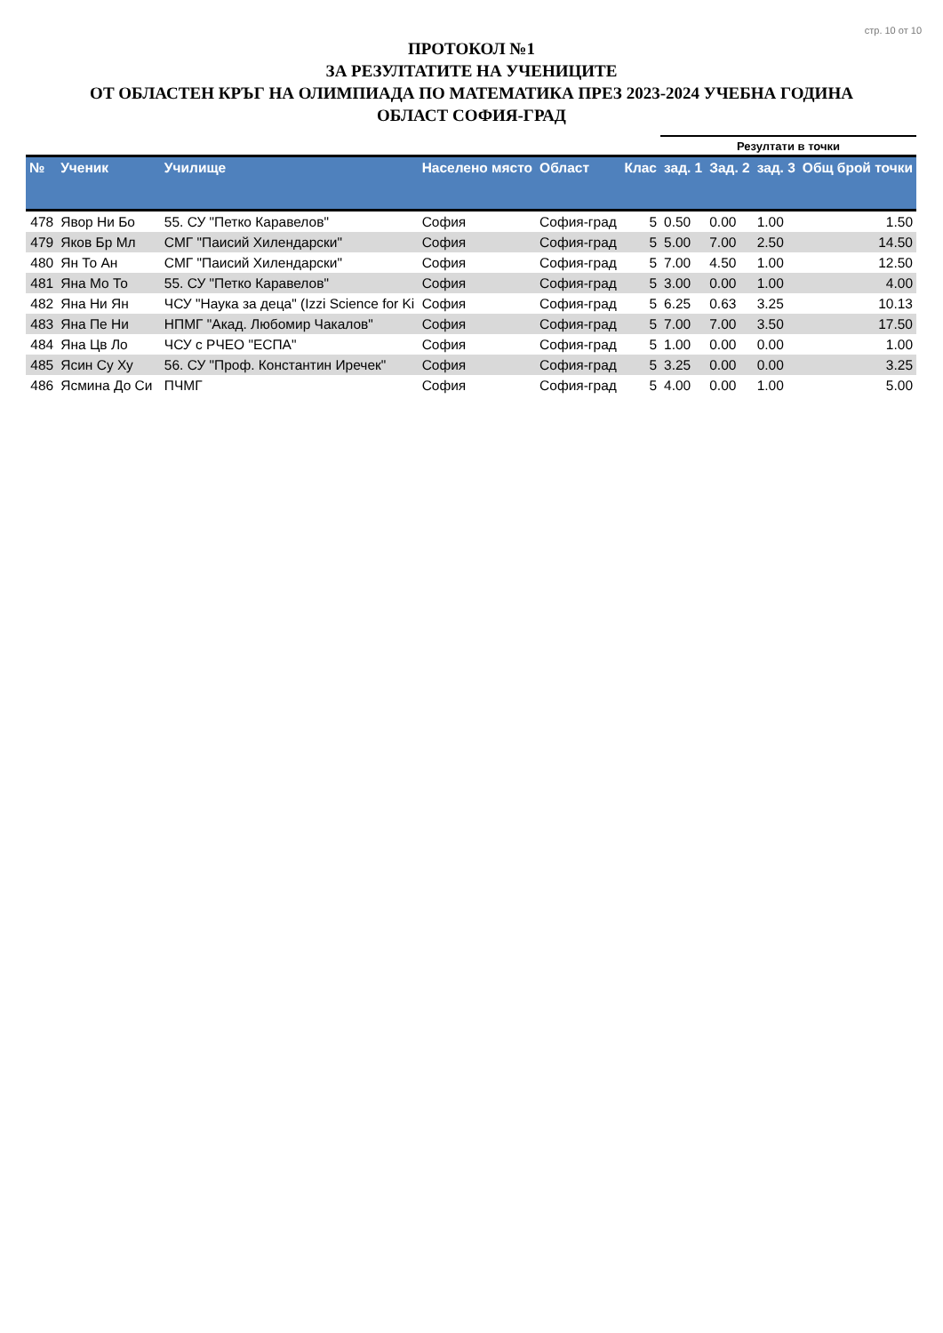стр. 10 от 10
ПРОТОКОЛ №1
ЗА РЕЗУЛТАТИТЕ НА УЧЕНИЦИТЕ
ОТ ОБЛАСТЕН КРЪГ НА ОЛИМПИАДА ПО МАТЕМАТИКА ПРЕЗ 2023-2024 УЧЕБНА ГОДИНА
ОБЛАСТ СОФИЯ-ГРАД
| | | | | | | Резултати в точки | | | |
| --- | --- | --- | --- | --- | --- | --- | --- | --- | --- |
| № | Ученик | Училище | Населено място | Област | Клас | зад. 1 | Зад. 2 | зад. 3 | Общ брой точки |
| 478 | Явор Ни Бо | 55. СУ "Петко Каравелов" | София | София-град | 5 | 0.50 | 0.00 | 1.00 | 1.50 |
| 479 | Яков Бр Мл | СМГ "Паисий Хилендарски" | София | София-град | 5 | 5.00 | 7.00 | 2.50 | 14.50 |
| 480 | Ян То Ан | СМГ "Паисий Хилендарски" | София | София-град | 5 | 7.00 | 4.50 | 1.00 | 12.50 |
| 481 | Яна Мо То | 55. СУ "Петко Каравелов" | София | София-град | 5 | 3.00 | 0.00 | 1.00 | 4.00 |
| 482 | Яна Ни Ян | ЧСУ "Наука за деца" (Izzi Science for Ki | София | София-град | 5 | 6.25 | 0.63 | 3.25 | 10.13 |
| 483 | Яна Пе Ни | НПМГ "Акад. Любомир Чакалов" | София | София-град | 5 | 7.00 | 7.00 | 3.50 | 17.50 |
| 484 | Яна Цв Ло | ЧСУ с РЧЕО "ЕСПА" | София | София-град | 5 | 1.00 | 0.00 | 0.00 | 1.00 |
| 485 | Ясин Су Ху | 56. СУ "Проф. Константин Иречек" | София | София-град | 5 | 3.25 | 0.00 | 0.00 | 3.25 |
| 486 | Ясмина До Си | ПЧМГ | София | София-град | 5 | 4.00 | 0.00 | 1.00 | 5.00 |